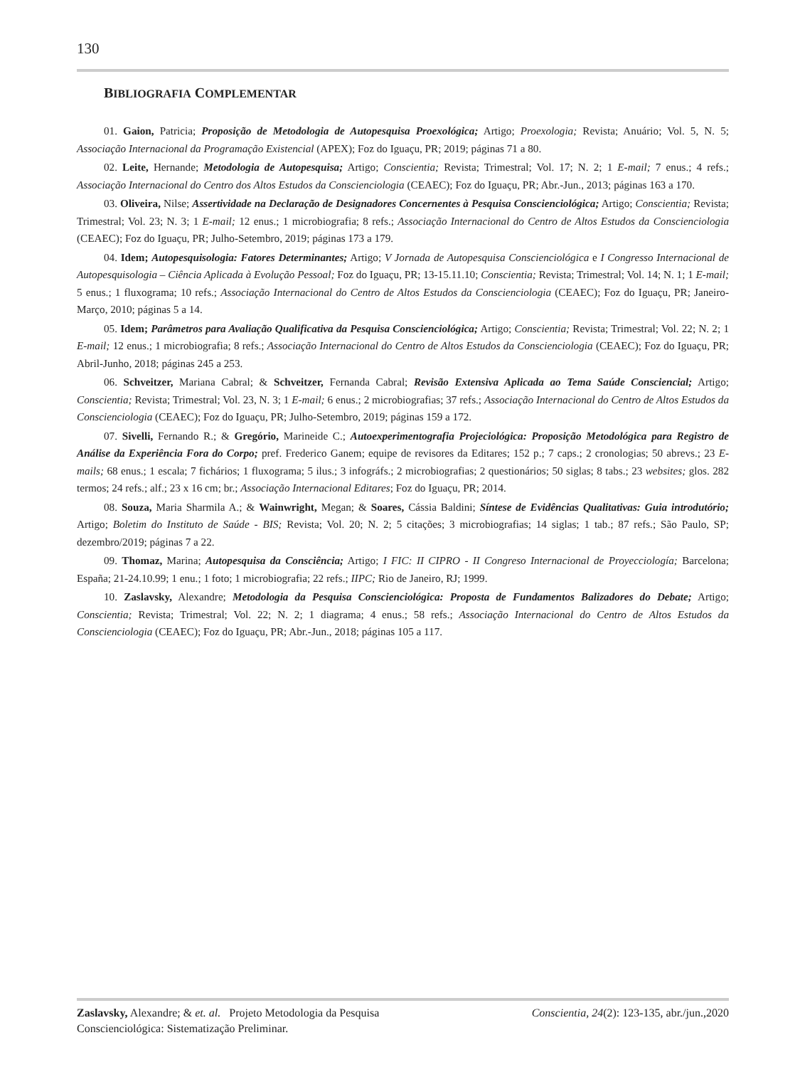130
BIBLIOGRAFIA COMPLEMENTAR
01. Gaion, Patricia; Proposição de Metodologia de Autopesquisa Proexológica; Artigo; Proexologia; Revista; Anuário; Vol. 5, N. 5; Associação Internacional da Programação Existencial (APEX); Foz do Iguaçu, PR; 2019; páginas 71 a 80.
02. Leite, Hernande; Metodologia de Autopesquisa; Artigo; Conscientia; Revista; Trimestral; Vol. 17; N. 2; 1 E-mail; 7 enus.; 4 refs.; Associação Internacional do Centro dos Altos Estudos da Conscienciologia (CEAEC); Foz do Iguaçu, PR; Abr.-Jun., 2013; páginas 163 a 170.
03. Oliveira, Nilse; Assertividade na Declaração de Designadores Concernentes à Pesquisa Conscienciológica; Artigo; Conscientia; Revista; Trimestral; Vol. 23; N. 3; 1 E-mail; 12 enus.; 1 microbiografia; 8 refs.; Associação Internacional do Centro de Altos Estudos da Conscienciologia (CEAEC); Foz do Iguaçu, PR; Julho-Setembro, 2019; páginas 173 a 179.
04. Idem; Autopesquisologia: Fatores Determinantes; Artigo; V Jornada de Autopesquisa Conscienciológica e I Congresso Internacional de Autopesquisologia – Ciência Aplicada à Evolução Pessoal; Foz do Iguaçu, PR; 13-15.11.10; Conscientia; Revista; Trimestral; Vol. 14; N. 1; 1 E-mail; 5 enus.; 1 fluxograma; 10 refs.; Associação Internacional do Centro de Altos Estudos da Conscienciologia (CEAEC); Foz do Iguaçu, PR; Janeiro-Março, 2010; páginas 5 a 14.
05. Idem; Parâmetros para Avaliação Qualificativa da Pesquisa Conscienciológica; Artigo; Conscientia; Revista; Trimestral; Vol. 22; N. 2; 1 E-mail; 12 enus.; 1 microbiografia; 8 refs.; Associação Internacional do Centro de Altos Estudos da Conscienciologia (CEAEC); Foz do Iguaçu, PR; Abril-Junho, 2018; páginas 245 a 253.
06. Schveitzer, Mariana Cabral; & Schveitzer, Fernanda Cabral; Revisão Extensiva Aplicada ao Tema Saúde Consciencial; Artigo; Conscientia; Revista; Trimestral; Vol. 23, N. 3; 1 E-mail; 6 enus.; 2 microbiografias; 37 refs.; Associação Internacional do Centro de Altos Estudos da Conscienciologia (CEAEC); Foz do Iguaçu, PR; Julho-Setembro, 2019; páginas 159 a 172.
07. Sivelli, Fernando R.; & Gregório, Marineide C.; Autoexperimentografia Projeciológica: Proposição Metodológica para Registro de Análise da Experiência Fora do Corpo; pref. Frederico Ganem; equipe de revisores da Editares; 152 p.; 7 caps.; 2 cronologias; 50 abrevs.; 23 E-mails; 68 enus.; 1 escala; 7 fichários; 1 fluxograma; 5 ilus.; 3 infográfs.; 2 microbiografias; 2 questionários; 50 siglas; 8 tabs.; 23 websites; glos. 282 termos; 24 refs.; alf.; 23 x 16 cm; br.; Associação Internacional Editares; Foz do Iguaçu, PR; 2014.
08. Souza, Maria Sharmila A.; & Wainwright, Megan; & Soares, Cássia Baldini; Síntese de Evidências Qualitativas: Guia introdutório; Artigo; Boletim do Instituto de Saúde - BIS; Revista; Vol. 20; N. 2; 5 citações; 3 microbiografias; 14 siglas; 1 tab.; 87 refs.; São Paulo, SP; dezembro/2019; páginas 7 a 22.
09. Thomaz, Marina; Autopesquisa da Consciência; Artigo; I FIC: II CIPRO - II Congreso Internacional de Proyecciología; Barcelona; España; 21-24.10.99; 1 enu.; 1 foto; 1 microbiografia; 22 refs.; IIPC; Rio de Janeiro, RJ; 1999.
10. Zaslavsky, Alexandre; Metodologia da Pesquisa Conscienciológica: Proposta de Fundamentos Balizadores do Debate; Artigo; Conscientia; Revista; Trimestral; Vol. 22; N. 2; 1 diagrama; 4 enus.; 58 refs.; Associação Internacional do Centro de Altos Estudos da Conscienciologia (CEAEC); Foz do Iguaçu, PR; Abr.-Jun., 2018; páginas 105 a 117.
Zaslavsky, Alexandre; & et. al. Projeto Metodologia da Pesquisa
Conscienciológica: Sistematização Preliminar.
Conscientia, 24(2): 123-135, abr./jun.,2020